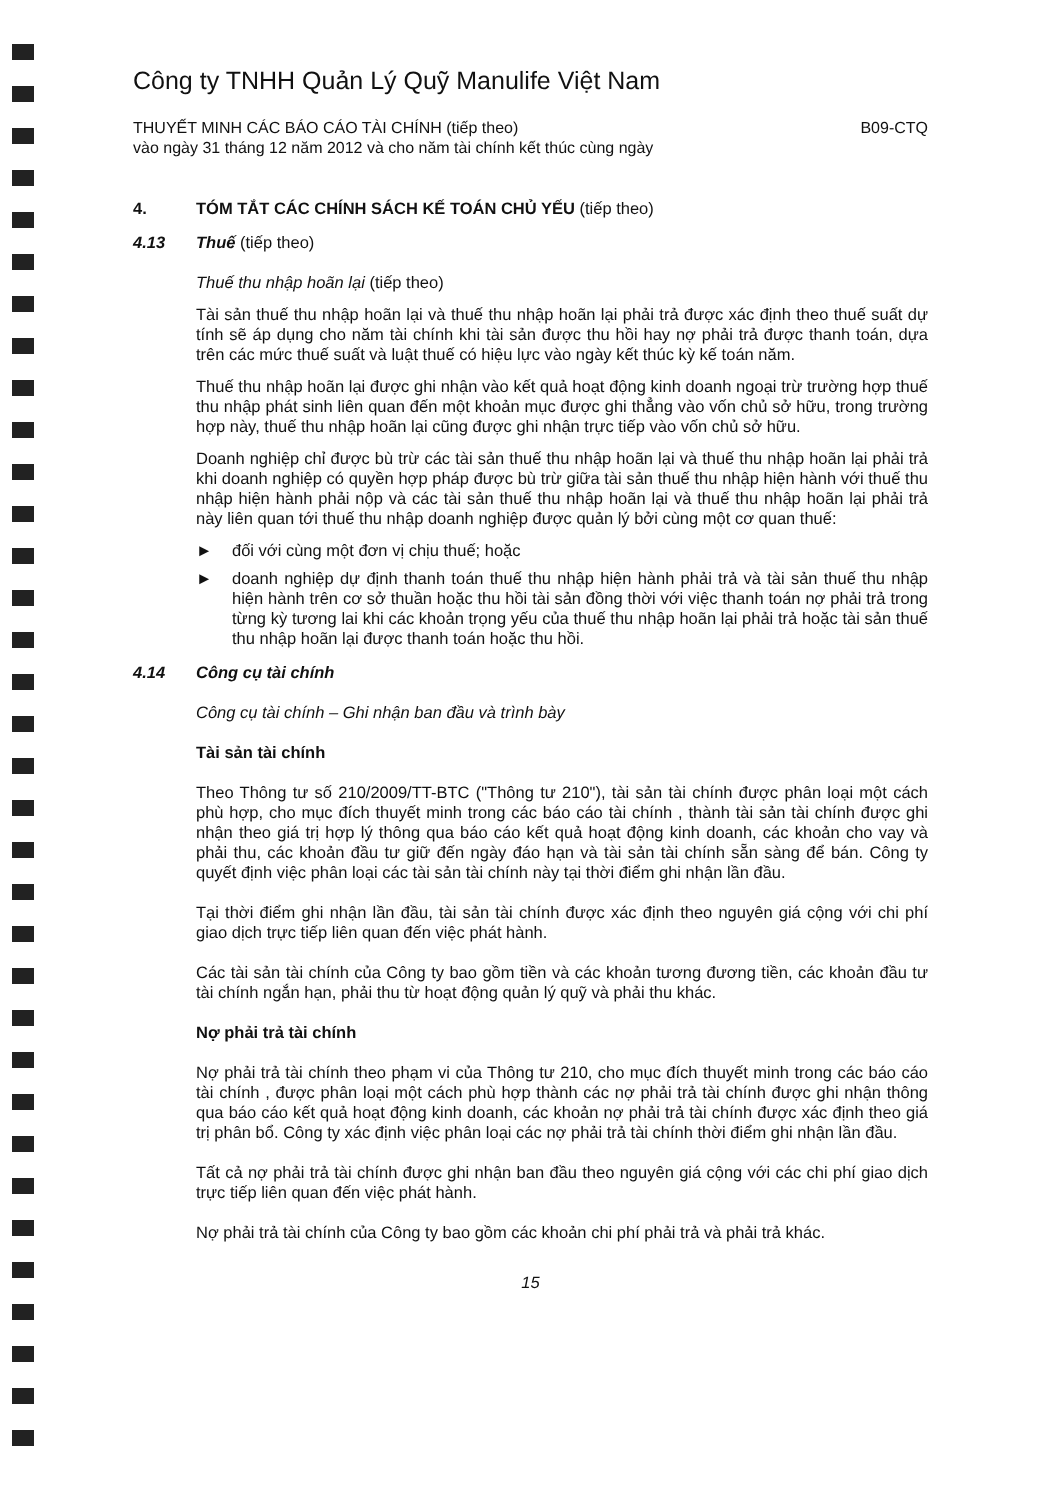Công ty TNHH Quản Lý Quỹ Manulife Việt Nam
THUYẾT MINH CÁC BÁO CÁO TÀI CHÍNH (tiếp theo)
vào ngày 31 tháng 12 năm 2012 và cho năm tài chính kết thúc cùng ngày
B09-CTQ
4. TÓM TẮT CÁC CHÍNH SÁCH KẾ TOÁN CHỦ YẾU (tiếp theo)
4.13 Thuế (tiếp theo)
Thuế thu nhập hoãn lại (tiếp theo)
Tài sản thuế thu nhập hoãn lại và thuế thu nhập hoãn lại phải trả được xác định theo thuế suất dự tính sẽ áp dụng cho năm tài chính khi tài sản được thu hồi hay nợ phải trả được thanh toán, dựa trên các mức thuế suất và luật thuế có hiệu lực vào ngày kết thúc kỳ kế toán năm.
Thuế thu nhập hoãn lại được ghi nhận vào kết quả hoạt động kinh doanh ngoại trừ trường hợp thuế thu nhập phát sinh liên quan đến một khoản mục được ghi thẳng vào vốn chủ sở hữu, trong trường hợp này, thuế thu nhập hoãn lại cũng được ghi nhận trực tiếp vào vốn chủ sở hữu.
Doanh nghiệp chỉ được bù trừ các tài sản thuế thu nhập hoãn lại và thuế thu nhập hoãn lại phải trả khi doanh nghiệp có quyền hợp pháp được bù trừ giữa tài sản thuế thu nhập hiện hành với thuế thu nhập hiện hành phải nộp và các tài sản thuế thu nhập hoãn lại và thuế thu nhập hoãn lại phải trả này liên quan tới thuế thu nhập doanh nghiệp được quản lý bởi cùng một cơ quan thuế:
► đối với cùng một đơn vị chịu thuế; hoặc
► doanh nghiệp dự định thanh toán thuế thu nhập hiện hành phải trả và tài sản thuế thu nhập hiện hành trên cơ sở thuần hoặc thu hồi tài sản đồng thời với việc thanh toán nợ phải trả trong từng kỳ tương lai khi các khoản trọng yếu của thuế thu nhập hoãn lại phải trả hoặc tài sản thuế thu nhập hoãn lại được thanh toán hoặc thu hồi.
4.14 Công cụ tài chính
Công cụ tài chính – Ghi nhận ban đầu và trình bày
Tài sản tài chính
Theo Thông tư số 210/2009/TT-BTC ("Thông tư 210"), tài sản tài chính được phân loại một cách phù hợp, cho mục đích thuyết minh trong các báo cáo tài chính , thành tài sản tài chính được ghi nhận theo giá trị hợp lý thông qua báo cáo kết quả hoạt động kinh doanh, các khoản cho vay và phải thu, các khoản đầu tư giữ đến ngày đáo hạn và tài sản tài chính sẵn sàng để bán. Công ty quyết định việc phân loại các tài sản tài chính này tại thời điểm ghi nhận lần đầu.
Tại thời điểm ghi nhận lần đầu, tài sản tài chính được xác định theo nguyên giá cộng với chi phí giao dịch trực tiếp liên quan đến việc phát hành.
Các tài sản tài chính của Công ty bao gồm tiền và các khoản tương đương tiền, các khoản đầu tư tài chính ngắn hạn, phải thu từ hoạt động quản lý quỹ và phải thu khác.
Nợ phải trả tài chính
Nợ phải trả tài chính theo phạm vi của Thông tư 210, cho mục đích thuyết minh trong các báo cáo tài chính , được phân loại một cách phù hợp thành các nợ phải trả tài chính được ghi nhận thông qua báo cáo kết quả hoạt động kinh doanh, các khoản nợ phải trả tài chính được xác định theo giá trị phân bổ. Công ty xác định việc phân loại các nợ phải trả tài chính thời điểm ghi nhận lần đầu.
Tất cả nợ phải trả tài chính được ghi nhận ban đầu theo nguyên giá cộng với các chi phí giao dịch trực tiếp liên quan đến việc phát hành.
Nợ phải trả tài chính của Công ty bao gồm các khoản chi phí phải trả và phải trả khác.
15